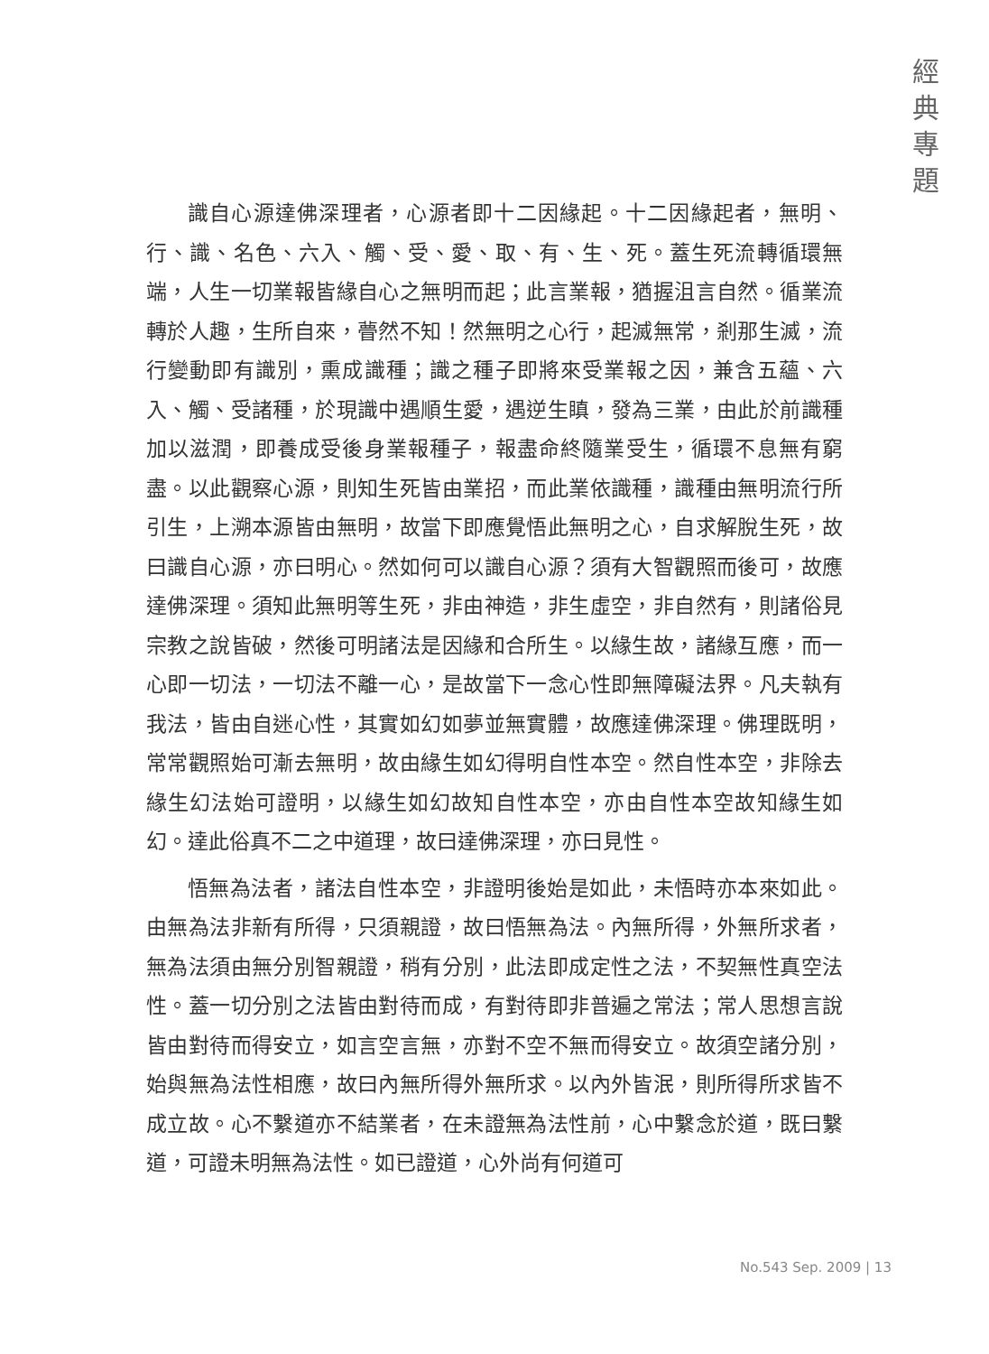經
典
專
題
識自心源達佛深理者，心源者即十二因緣起。十二因緣起者，無明、行、識、名色、六入、觸、受、愛、取、有、生、死。蓋生死流轉循環無端，人生一切業報皆緣自心之無明而起；此言業報，猶握沮言自然。循業流轉於人趣，生所自來，瞢然不知！然無明之心行，起滅無常，剎那生滅，流行變動即有識別，熏成識種；識之種子即將來受業報之因，兼含五蘊、六入、觸、受諸種，於現識中遇順生愛，遇逆生瞋，發為三業，由此於前識種加以滋潤，即養成受後身業報種子，報盡命終隨業受生，循環不息無有窮盡。以此觀察心源，則知生死皆由業招，而此業依識種，識種由無明流行所引生，上溯本源皆由無明，故當下即應覺悟此無明之心，自求解脫生死，故曰識自心源，亦曰明心。然如何可以識自心源？須有大智觀照而後可，故應達佛深理。須知此無明等生死，非由神造，非生虛空，非自然有，則諸俗見宗教之說皆破，然後可明諸法是因緣和合所生。以緣生故，諸緣互應，而一心即一切法，一切法不離一心，是故當下一念心性即無障礙法界。凡夫執有我法，皆由自迷心性，其實如幻如夢並無實體，故應達佛深理。佛理既明，常常觀照始可漸去無明，故由緣生如幻得明自性本空。然自性本空，非除去緣生幻法始可證明，以緣生如幻故知自性本空，亦由自性本空故知緣生如幻。達此俗真不二之中道理，故曰達佛深理，亦曰見性。
悟無為法者，諸法自性本空，非證明後始是如此，未悟時亦本來如此。由無為法非新有所得，只須親證，故曰悟無為法。內無所得，外無所求者，無為法須由無分別智親證，稍有分別，此法即成定性之法，不契無性真空法性。蓋一切分別之法皆由對待而成，有對待即非普遍之常法；常人思想言說皆由對待而得安立，如言空言無，亦對不空不無而得安立。故須空諸分別，始與無為法性相應，故曰內無所得外無所求。以內外皆泯，則所得所求皆不成立故。心不繫道亦不結業者，在未證無為法性前，心中繫念於道，既曰繫道，可證未明無為法性。如已證道，心外尚有何道可
No.543 Sep. 2009 | 13